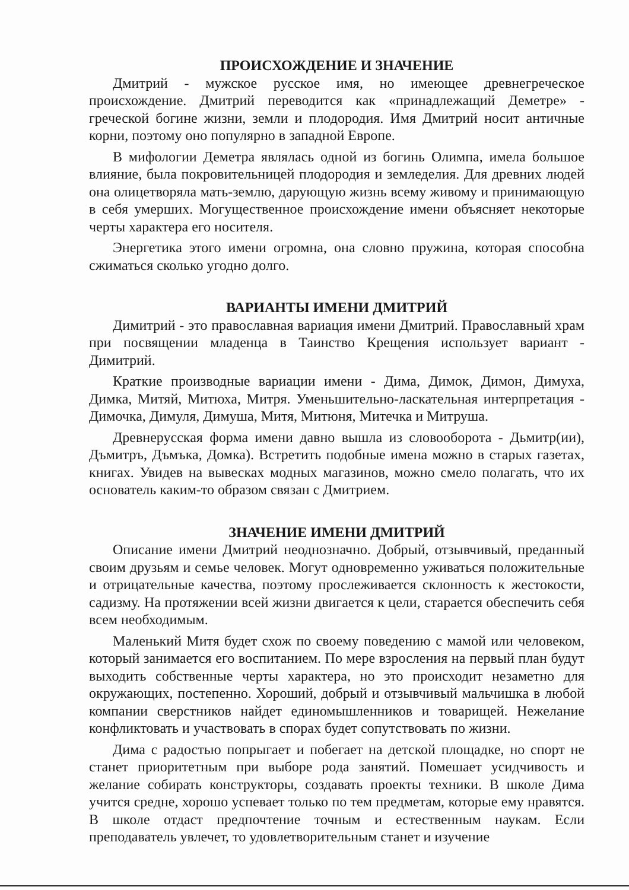ПРОИСХОЖДЕНИЕ И ЗНАЧЕНИЕ
Дмитрий - мужское русское имя, но имеющее древнегреческое происхождение. Дмитрий переводится как «принадлежащий Деметре» - греческой богине жизни, земли и плодородия. Имя Дмитрий носит античные корни, поэтому оно популярно в западной Европе.
В мифологии Деметра являлась одной из богинь Олимпа, имела большое влияние, была покровительницей плодородия и земледелия. Для древних людей она олицетворяла мать-землю, дарующую жизнь всему живому и принимающую в себя умерших. Могущественное происхождение имени объясняет некоторые черты характера его носителя.
Энергетика этого имени огромна, она словно пружина, которая способна сжиматься сколько угодно долго.
ВАРИАНТЫ ИМЕНИ ДМИТРИЙ
Димитрий - это православная вариация имени Дмитрий. Православный храм при посвящении младенца в Таинство Крещения использует вариант - Димитрий.
Краткие производные вариации имени - Дима, Димок, Димон, Димуха, Димка, Митяй, Митюха, Митря. Уменьшительно-ласкательная интерпретация - Димочка, Димуля, Димуша, Митя, Митюня, Митечка и Митруша.
Древнерусская форма имени давно вышла из словооборота - Дьмитр(ии), Дъмитръ, Дъмъка, Домка). Встретить подобные имена можно в старых газетах, книгах. Увидев на вывесках модных магазинов, можно смело полагать, что их основатель каким-то образом связан с Дмитрием.
ЗНАЧЕНИЕ ИМЕНИ ДМИТРИЙ
Описание имени Дмитрий неоднозначно. Добрый, отзывчивый, преданный своим друзьям и семье человек. Могут одновременно уживаться положительные и отрицательные качества, поэтому прослеживается склонность к жестокости, садизму. На протяжении всей жизни двигается к цели, старается обеспечить себя всем необходимым.
Маленький Митя будет схож по своему поведению с мамой или человеком, который занимается его воспитанием. По мере взросления на первый план будут выходить собственные черты характера, но это происходит незаметно для окружающих, постепенно. Хороший, добрый и отзывчивый мальчишка в любой компании сверстников найдет единомышленников и товарищей. Нежелание конфликтовать и участвовать в спорах будет сопутствовать по жизни.
Дима с радостью попрыгает и побегает на детской площадке, но спорт не станет приоритетным при выборе рода занятий. Помешает усидчивость и желание собирать конструкторы, создавать проекты техники. В школе Дима учится средне, хорошо успевает только по тем предметам, которые ему нравятся. В школе отдаст предпочтение точным и естественным наукам. Если преподаватель увлечет, то удовлетворительным станет и изучение